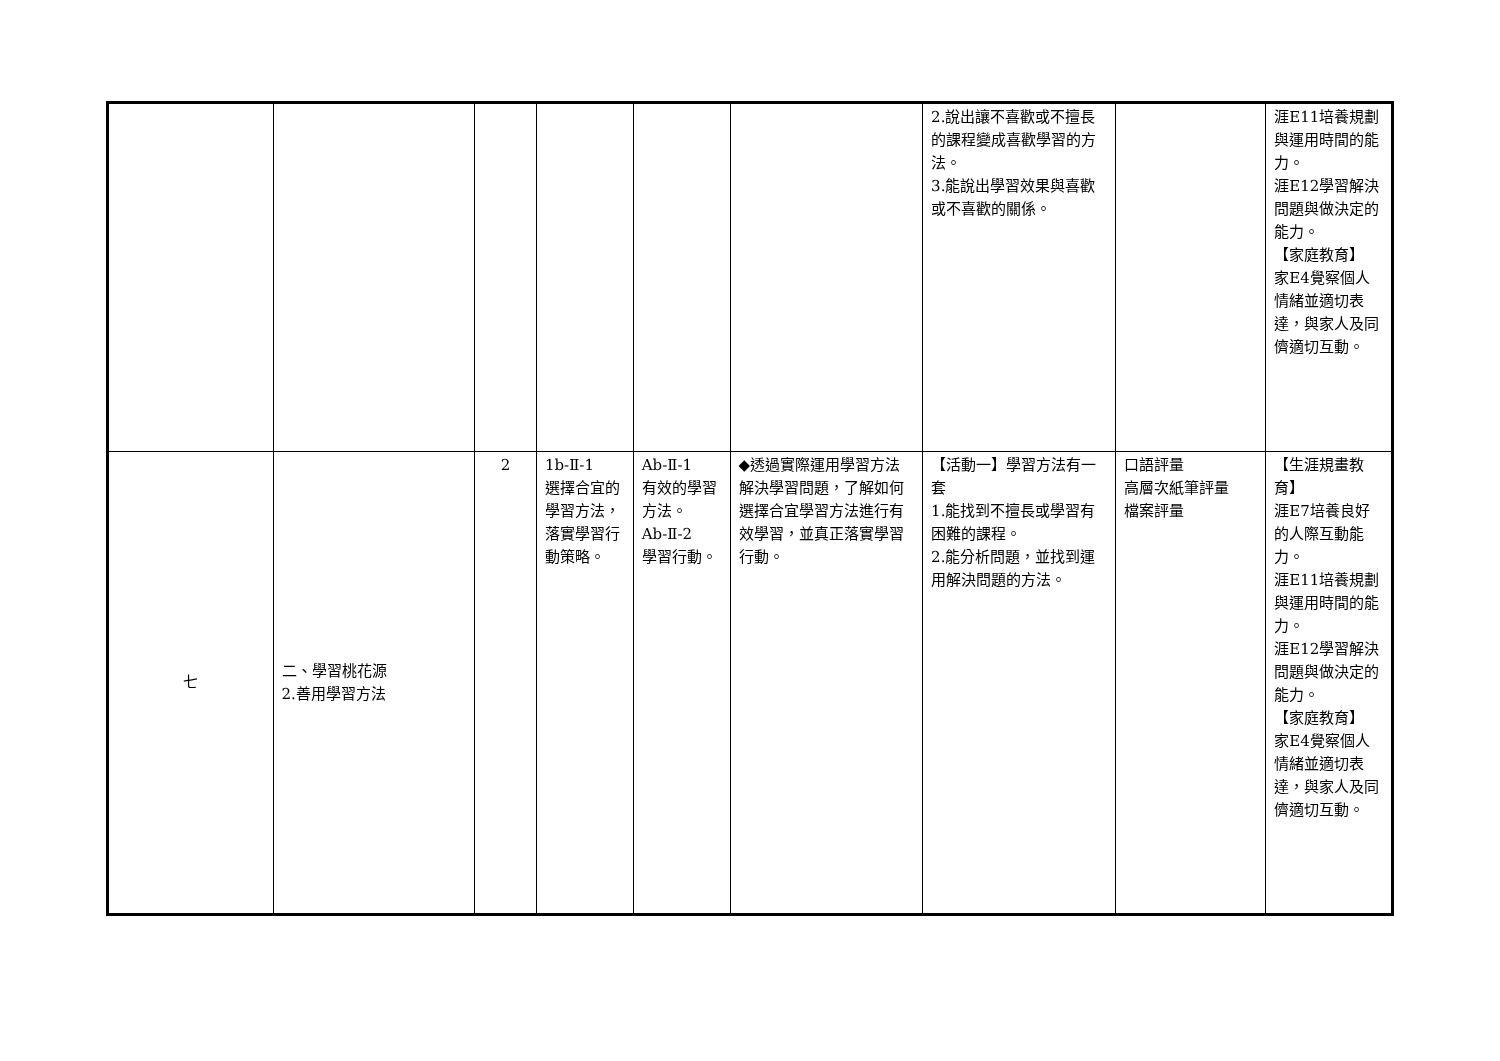| | | | | | | 2.說出讓不喜歡或不擅長的課程變成喜歡學習的方法。 3.能說出學習效果與喜歡或不喜歡的關係。 | | 涯E11培養規劃與運用時間的能力。 涯E12學習解決問題與做決定的能力。 【家庭教育】 家E4覺察個人情緒並適切表達，與家人及同儕適切互動。 |
| 七 | 二、學習桃花源 2.善用學習方法 | 2 | 1b-Ⅱ-1 選擇合宜的學習方法，落實學習行動策略。 | Ab-Ⅱ-1 有效的學習方法。 Ab-Ⅱ-2 學習行動。 | ◆透過實際運用學習方法解決學習問題，了解如何選擇合宜學習方法進行有效學習，並真正落實學習行動。 | 【活動一】學習方法有一套 1.能找到不擅長或學習有困難的課程。 2.能分析問題，並找到運用解決問題的方法。 | 口語評量 高層次紙筆評量 檔案評量 | 【生涯規畫教育】 涯E7培養良好的人際互動能力。 涯E11培養規劃與運用時間的能力。 涯E12學習解決問題與做決定的能力。 【家庭教育】 家E4覺察個人情緒並適切表達，與家人及同儕適切互動。 |